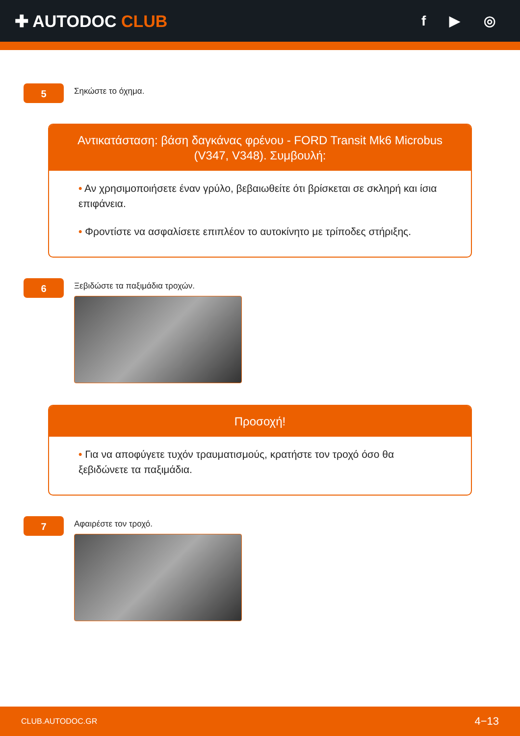✚ AUTODOC CLUB
f ▶ ◎
5
Σηκώστε το όχημα.
Αντικατάσταση: βάση δαγκάνας φρένου - FORD Transit Mk6 Microbus (V347, V348). Συμβουλή:
• Αν χρησιμοποιήσετε έναν γρύλο, βεβαιωθείτε ότι βρίσκεται σε σκληρή και ίσια επιφάνεια.
• Φροντίστε να ασφαλίσετε επιπλέον το αυτοκίνητο με τρίποδες στήριξης.
6
Ξεβιδώστε τα παξιμάδια τροχών.
Προσοχή!
• Για να αποφύγετε τυχόν τραυματισμούς, κρατήστε τον τροχό όσο θα ξεβιδώνετε τα παξιμάδια.
7
Αφαιρέστε τον τροχό.
CLUB.AUTODOC.GR 4−13